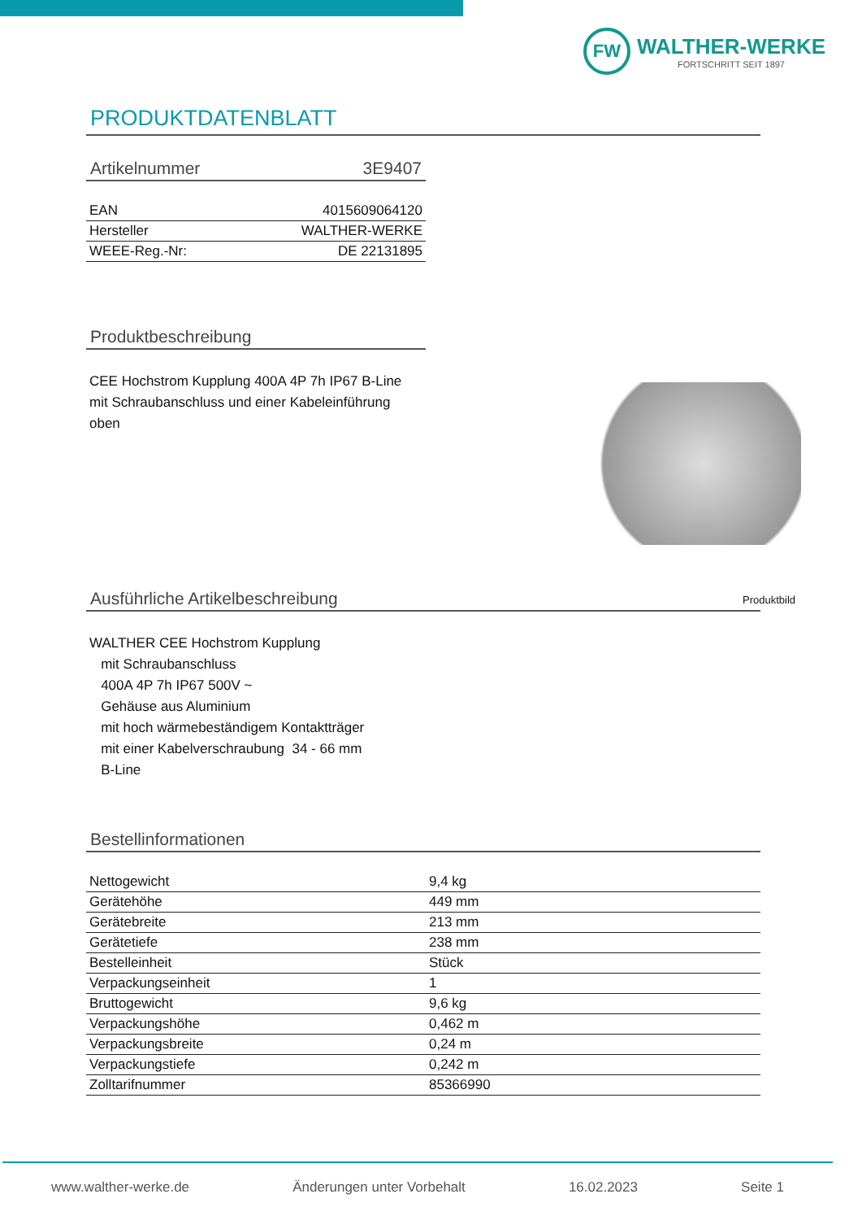FW
WALTHER-WERKE
FORTSCHRITT SEIT 1897
PRODUKTDATENBLATT
Artikelnummer 3E9407
| EAN | 4015609064120 |
| Hersteller | WALTHER-WERKE |
| WEEE-Reg.-Nr: | DE 22131895 |
Produktbeschreibung
CEE Hochstrom Kupplung 400A 4P 7h IP67 B-Line mit Schraubanschluss und einer Kabeleinführung oben
Produktbild
Ausführliche Artikelbeschreibung
WALTHER CEE Hochstrom Kupplung
mit Schraubanschluss
400A 4P 7h IP67 500V ~
Gehäuse aus Aluminium
mit hoch wärmebeständigem Kontaktträger
mit einer Kabelverschraubung 34 - 66 mm
B-Line
Bestellinformationen
| Nettogewicht | 9,4 kg |
| Gerätehöhe | 449 mm |
| Gerätebreite | 213 mm |
| Gerätetiefe | 238 mm |
| Bestelleinheit | Stück |
| Verpackungseinheit | 1 |
| Bruttogewicht | 9,6 kg |
| Verpackungshöhe | 0,462 m |
| Verpackungsbreite | 0,24 m |
| Verpackungstiefe | 0,242 m |
| Zolltarifnummer | 85366990 |
www.walther-werke.de Änderungen unter Vorbehalt 16.02.2023 Seite 1